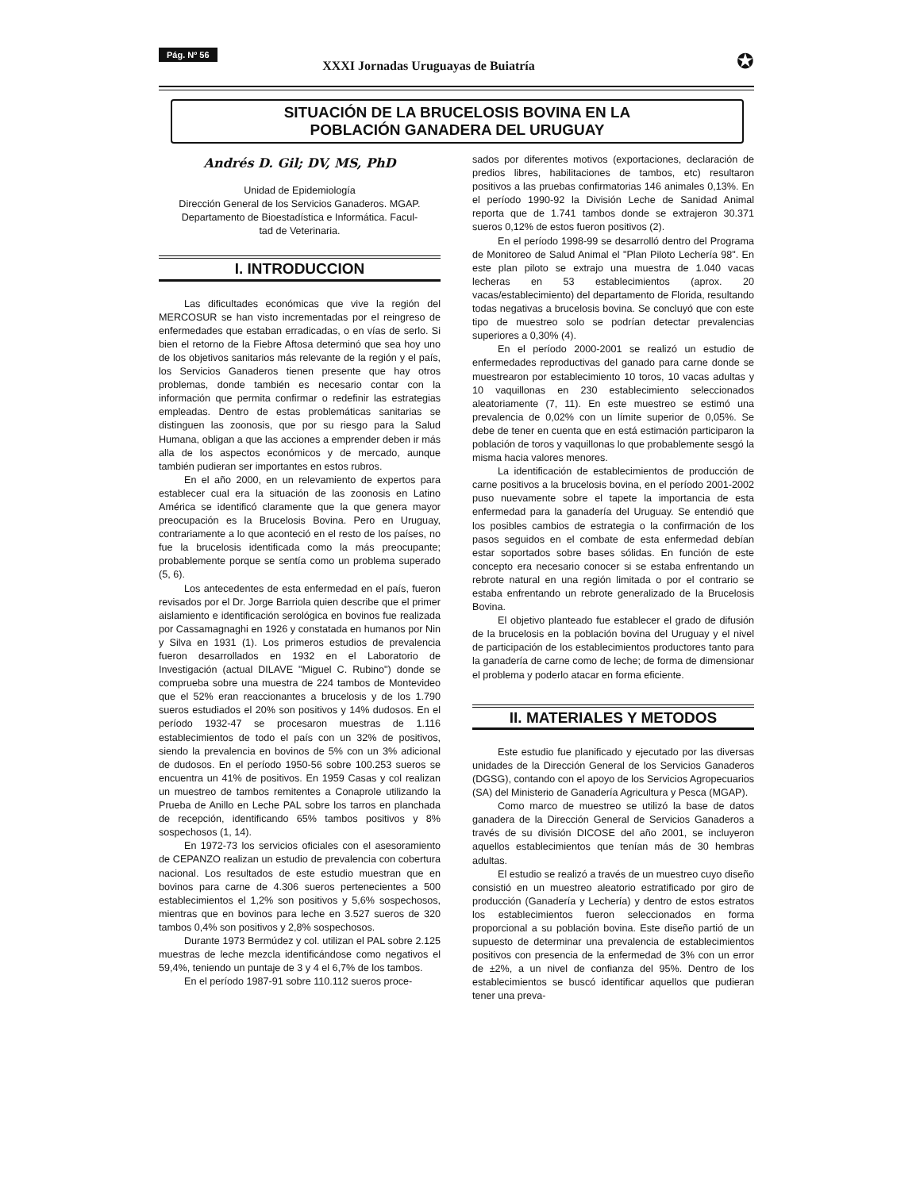Pág. Nº 56
XXXI Jornadas Uruguayas de Buiatría ✪
SITUACIÓN DE LA BRUCELOSIS BOVINA EN LA
POBLACIÓN GANADERA DEL URUGUAY
Andrés D. Gil; DV, MS, PhD
Unidad de Epidemiología
Dirección General de los Servicios Ganaderos. MGAP.
Departamento de Bioestadística e Informática. Facul-
tad de Veterinaria.
I. INTRODUCCION
Las dificultades económicas que vive la región del MERCOSUR se han visto incrementadas por el reingreso de enfermedades que estaban erradicadas, o en vías de serlo. Si bien el retorno de la Fiebre Aftosa determinó que sea hoy uno de los objetivos sanitarios más relevante de la región y el país, los Servicios Ganaderos tienen presente que hay otros problemas, donde también es necesario contar con la información que permita confirmar o redefinir las estrategias empleadas. Dentro de estas problemáticas sanitarias se distinguen las zoonosis, que por su riesgo para la Salud Humana, obligan a que las acciones a emprender deben ir más alla de los aspectos económicos y de mercado, aunque también pudieran ser importantes en estos rubros.
En el año 2000, en un relevamiento de expertos para establecer cual era la situación de las zoonosis en Latino América se identificó claramente que la que genera mayor preocupación es la Brucelosis Bovina. Pero en Uruguay, contrariamente a lo que aconteció en el resto de los países, no fue la brucelosis identificada como la más preocupante; probablemente porque se sentía como un problema superado (5, 6).
Los antecedentes de esta enfermedad en el país, fueron revisados por el Dr. Jorge Barriola quien describe que el primer aislamiento e identificación serológica en bovinos fue realizada por Cassamagnaghi en 1926 y constatada en humanos por Nin y Silva en 1931 (1). Los primeros estudios de prevalencia fueron desarrollados en 1932 en el Laboratorio de Investigación (actual DILAVE "Miguel C. Rubino") donde se comprueba sobre una muestra de 224 tambos de Montevideo que el 52% eran reaccionantes a brucelosis y de los 1.790 sueros estudiados el 20% son positivos y 14% dudosos. En el período 1932-47 se procesaron muestras de 1.116 establecimientos de todo el país con un 32% de positivos, siendo la prevalencia en bovinos de 5% con un 3% adicional de dudosos. En el período 1950-56 sobre 100.253 sueros se encuentra un 41% de positivos. En 1959 Casas y col realizan un muestreo de tambos remitentes a Conaprole utilizando la Prueba de Anillo en Leche PAL sobre los tarros en planchada de recepción, identificando 65% tambos positivos y 8% sospechosos (1, 14).
En 1972-73 los servicios oficiales con el asesoramiento de CEPANZO realizan un estudio de prevalencia con cobertura nacional. Los resultados de este estudio muestran que en bovinos para carne de 4.306 sueros pertenecientes a 500 establecimientos el 1,2% son positivos y 5,6% sospechosos, mientras que en bovinos para leche en 3.527 sueros de 320 tambos 0,4% son positivos y 2,8% sospechosos.
Durante 1973 Bermúdez y col. utilizan el PAL sobre 2.125 muestras de leche mezcla identificándose como negativos el 59,4%, teniendo un puntaje de 3 y 4 el 6,7% de los tambos.
En el período 1987-91 sobre 110.112 sueros proce-
sados por diferentes motivos (exportaciones, declaración de predios libres, habilitaciones de tambos, etc) resultaron positivos a las pruebas confirmatorias 146 animales 0,13%. En el período 1990-92 la División Leche de Sanidad Animal reporta que de 1.741 tambos donde se extrajeron 30.371 sueros 0,12% de estos fueron positivos (2).
En el período 1998-99 se desarrolló dentro del Programa de Monitoreo de Salud Animal el "Plan Piloto Lechería 98". En este plan piloto se extrajo una muestra de 1.040 vacas lecheras en 53 establecimientos (aprox. 20 vacas/establecimiento) del departamento de Florida, resultando todas negativas a brucelosis bovina. Se concluyó que con este tipo de muestreo solo se podrían detectar prevalencias superiores a 0,30% (4).
En el período 2000-2001 se realizó un estudio de enfermedades reproductivas del ganado para carne donde se muestrearon por establecimiento 10 toros, 10 vacas adultas y 10 vaquillonas en 230 establecimiento seleccionados aleatoriamente (7, 11). En este muestreo se estimó una prevalencia de 0,02% con un límite superior de 0,05%. Se debe de tener en cuenta que en está estimación participaron la población de toros y vaquillonas lo que probablemente sesgó la misma hacia valores menores.
La identificación de establecimientos de producción de carne positivos a la brucelosis bovina, en el período 2001-2002 puso nuevamente sobre el tapete la importancia de esta enfermedad para la ganadería del Uruguay. Se entendió que los posibles cambios de estrategia o la confirmación de los pasos seguidos en el combate de esta enfermedad debían estar soportados sobre bases sólidas. En función de este concepto era necesario conocer si se estaba enfrentando un rebrote natural en una región limitada o por el contrario se estaba enfrentando un rebrote generalizado de la Brucelosis Bovina.
El objetivo planteado fue establecer el grado de difusión de la brucelosis en la población bovina del Uruguay y el nivel de participación de los establecimientos productores tanto para la ganadería de carne como de leche; de forma de dimensionar el problema y poderlo atacar en forma eficiente.
II. MATERIALES Y METODOS
Este estudio fue planificado y ejecutado por las diversas unidades de la Dirección General de los Servicios Ganaderos (DGSG), contando con el apoyo de los Servicios Agropecuarios (SA) del Ministerio de Ganadería Agricultura y Pesca (MGAP).
Como marco de muestreo se utilizó la base de datos ganadera de la Dirección General de Servicios Ganaderos a través de su división DICOSE del año 2001, se incluyeron aquellos establecimientos que tenían más de 30 hembras adultas.
El estudio se realizó a través de un muestreo cuyo diseño consistió en un muestreo aleatorio estratificado por giro de producción (Ganadería y Lechería) y dentro de estos estratos los establecimientos fueron seleccionados en forma proporcional a su población bovina. Este diseño partió de un supuesto de determinar una prevalencia de establecimientos positivos con presencia de la enfermedad de 3% con un error de ±2%, a un nivel de confianza del 95%. Dentro de los establecimientos se buscó identificar aquellos que pudieran tener una preva-